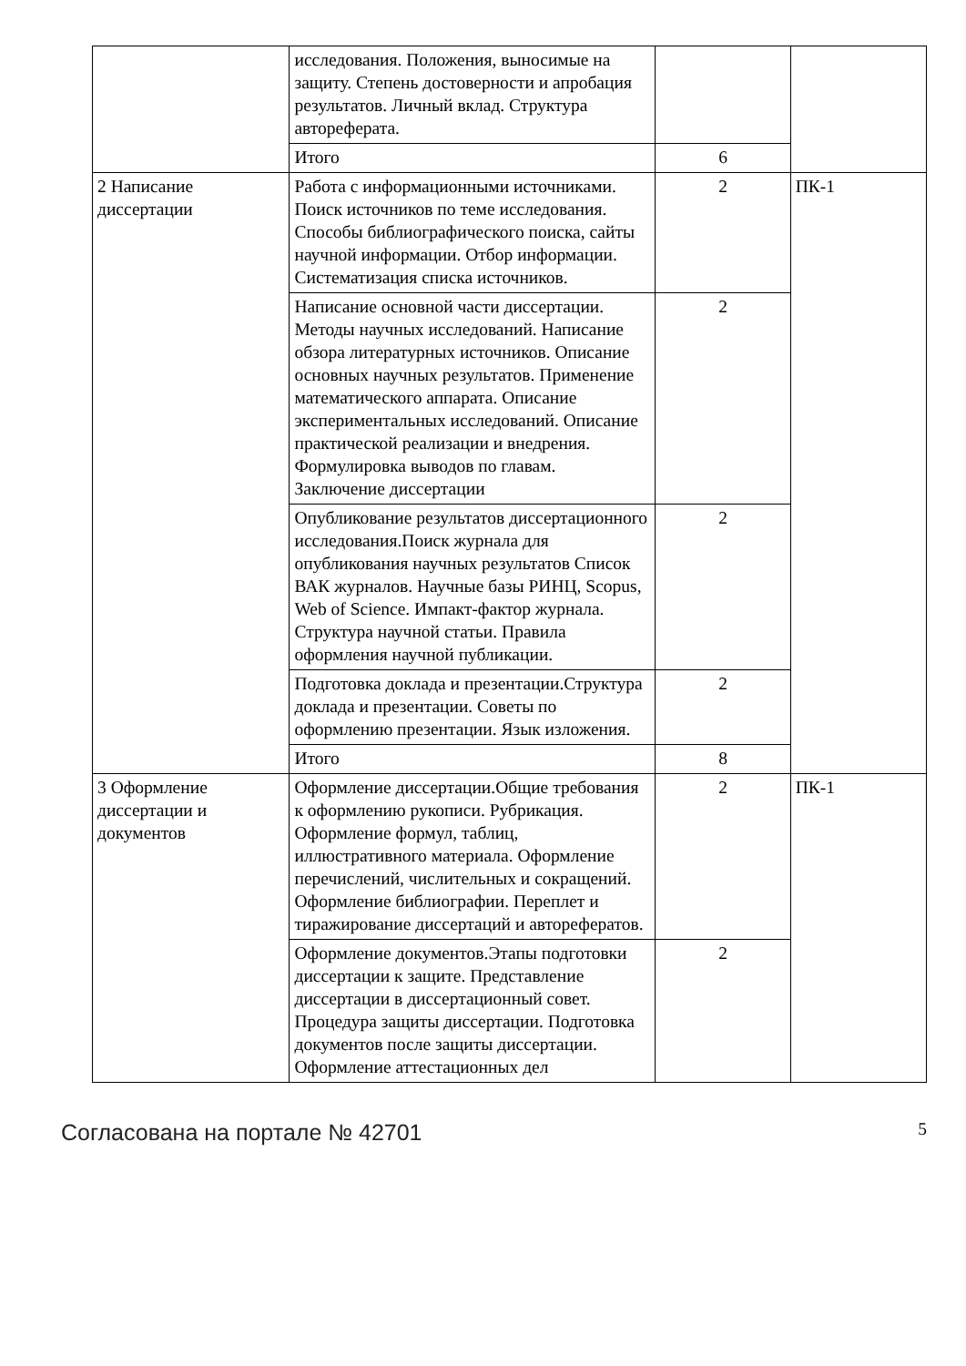| | исследования. Положения, выносимые на защиту. Степень достоверности и апробация результатов. Личный вклад. Структура автореферата. | | |
| | Итого | 6 | |
| 2 Написание диссертации | Работа с информационными источниками. Поиск источников по теме исследования. Способы библиографического поиска, сайты научной информации. Отбор информации. Систематизация списка источников. | 2 | ПК-1 |
| | Написание основной части диссертации. Методы научных исследований. Написание обзора литературных источников. Описание основных научных результатов. Применение математического аппарата. Описание экспериментальных исследований. Описание практической реализации и внедрения. Формулировка выводов по главам. Заключение диссертации | 2 | |
| | Опубликование результатов диссертационного исследования.Поиск журнала для опубликования научных результатов Список ВАК журналов. Научные базы РИНЦ, Scopus, Web of Science. Импакт-фактор журнала. Структура научной статьи. Правила оформления научной публикации. | 2 | |
| | Подготовка доклада и презентации.Структура доклада и презентации. Советы по оформлению презентации. Язык изложения. | 2 | |
| | Итого | 8 | |
| 3 Оформление диссертации и документов | Оформление диссертации.Общие требования к оформлению рукописи. Рубрикация. Оформление формул, таблиц, иллюстративного материала. Оформление перечислений, числительных и сокращений. Оформление библиографии. Переплет и тиражирование диссертаций и авторефератов. | 2 | ПК-1 |
| | Оформление документов.Этапы подготовки диссертации к защите. Представление диссертации в диссертационный совет. Процедура защиты диссертации. Подготовка документов после защиты диссертации. Оформление аттестационных дел | 2 | |
Согласована на портале № 42701 5